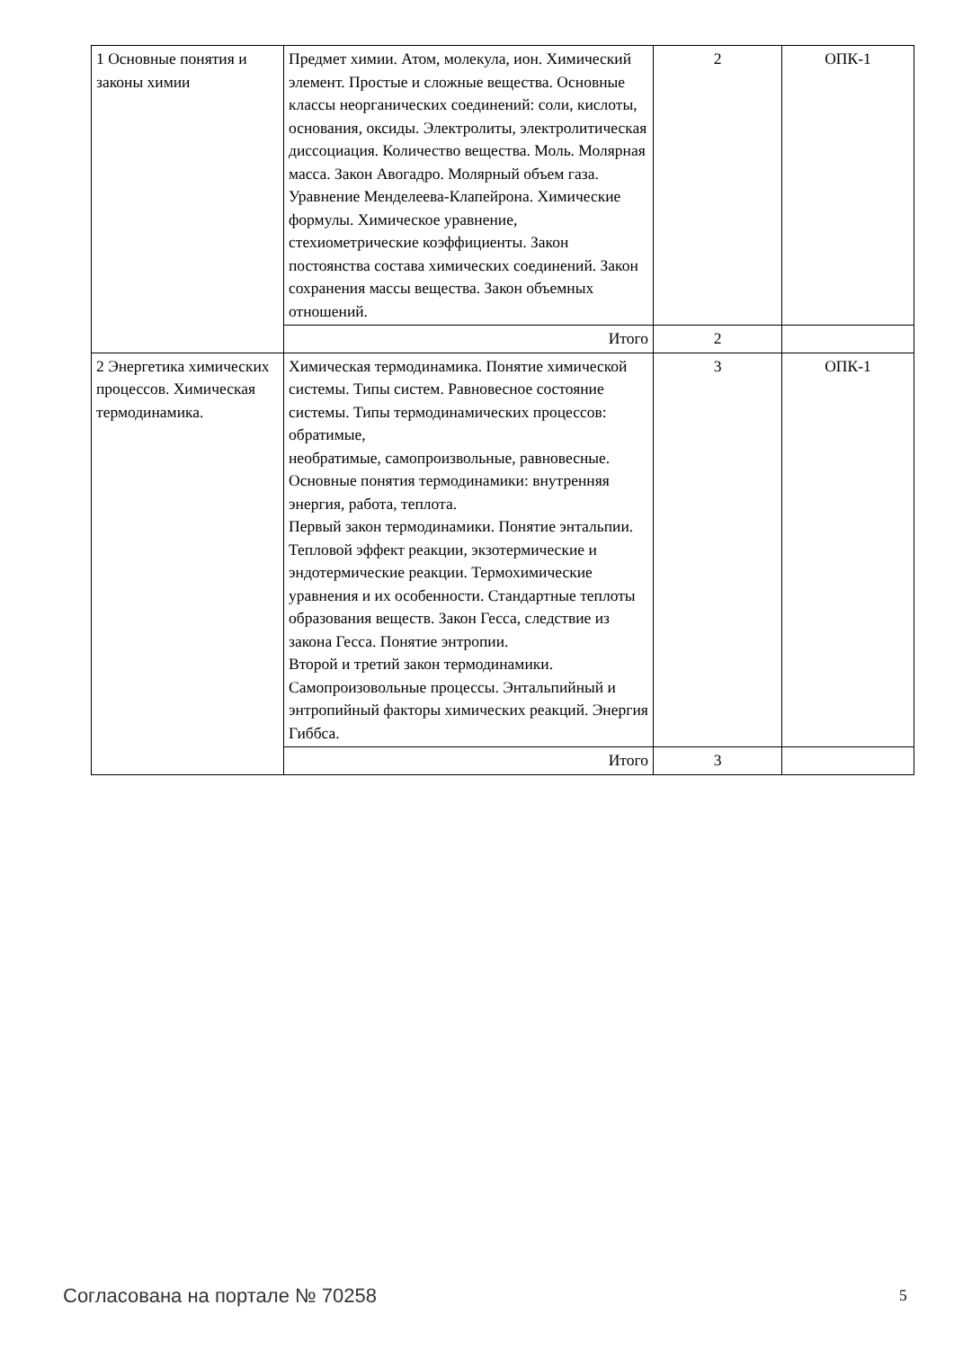| 1 Основные понятия и законы химии | Предмет химии. Атом, молекула, ион. Химический элемент. Простые и сложные вещества. Основные классы неорганических соединений: соли, кислоты, основания, оксиды. Электролиты, электролитическая диссоциация. Количество вещества. Моль. Молярная масса. Закон Авогадро. Молярный объем газа. Уравнение Менделеева-Клапейрона. Химические формулы. Химическое уравнение, стехиометрические коэффициенты. Закон постоянства состава химических соединений. Закон сохранения массы вещества. Закон объемных отношений. | 2 | ОПК-1 |
| | Итого | 2 | |
| 2 Энергетика химических процессов. Химическая термодинамика. | Химическая термодинамика. Понятие химической системы. Типы систем. Равновесное состояние системы. Типы термодинамических процессов: обратимые, необратимые, самопроизвольные, равновесные. Основные понятия термодинамики: внутренняя энергия, работа, теплота. Первый закон термодинамики. Понятие энтальпии. Тепловой эффект реакции, экзотермические и эндотермические реакции. Термохимические уравнения и их особенности. Стандартные теплоты образования веществ. Закон Гесса, следствие из закона Гесса. Понятие энтропии. Второй и третий закон термодинамики. Самопроизовольные процессы. Энтальпийный и энтропийный факторы химических реакций. Энергия Гиббса. | 3 | ОПК-1 |
| | Итого | 3 | |
Согласована на портале № 70258 5